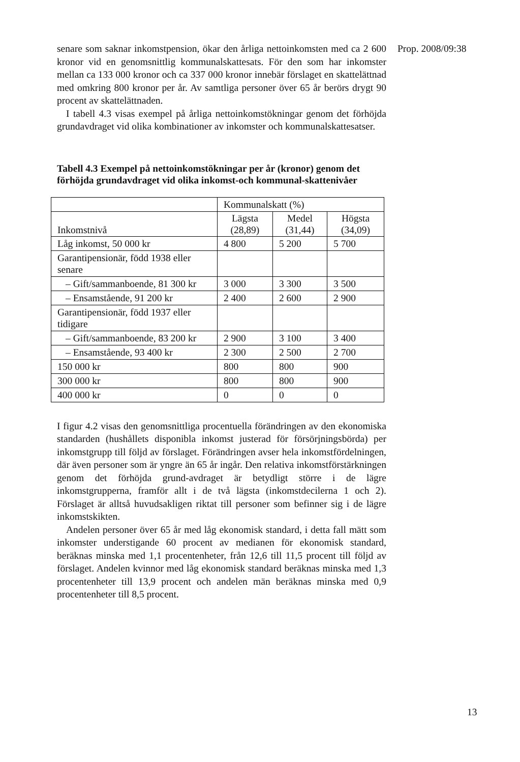senare som saknar inkomstpension, ökar den årliga nettoinkomsten med ca 2 600 kronor vid en genomsnittlig kommunalskattesats. För den som har inkomster mellan ca 133 000 kronor och ca 337 000 kronor innebär förslaget en skattelättnad med omkring 800 kronor per år. Av samtliga personer över 65 år berörs drygt 90 procent av skattelättnaden.
I tabell 4.3 visas exempel på årliga nettoinkomstökningar genom det förhöjda grundavdraget vid olika kombinationer av inkomster och kommunalskattesatser.
Tabell 4.3 Exempel på nettoinkomstökningar per år (kronor) genom det förhöjda grundavdraget vid olika inkomst-och kommunal-skattenivåer
| | Kommunalskatt (%) | | |
| Inkomstnivå | Lägsta (28,89) | Medel (31,44) | Högsta (34,09) |
| Låg inkomst, 50 000 kr | 4 800 | 5 200 | 5 700 |
| Garantipensionär, född 1938 eller senare | | | |
| – Gift/sammanboende, 81 300 kr | 3 000 | 3 300 | 3 500 |
| – Ensamstående, 91 200 kr | 2 400 | 2 600 | 2 900 |
| Garantipensionär, född 1937 eller tidigare | | | |
| – Gift/sammanboende, 83 200 kr | 2 900 | 3 100 | 3 400 |
| – Ensamstående, 93 400 kr | 2 300 | 2 500 | 2 700 |
| 150 000 kr | 800 | 800 | 900 |
| 300 000 kr | 800 | 800 | 900 |
| 400 000 kr | 0 | 0 | 0 |
I figur 4.2 visas den genomsnittliga procentuella förändringen av den ekonomiska standarden (hushållets disponibla inkomst justerad för försörjningsbörda) per inkomstgrupp till följd av förslaget. Förändringen avser hela inkomstfördelningen, där även personer som är yngre än 65 år ingår. Den relativa inkomstförstärkningen genom det förhöjda grund-avdraget är betydligt större i de lägre inkomstgrupperna, framför allt i de två lägsta (inkomstdecilerna 1 och 2). Förslaget är alltså huvudsakligen riktat till personer som befinner sig i de lägre inkomstskikten.
Andelen personer över 65 år med låg ekonomisk standard, i detta fall mätt som inkomster understigande 60 procent av medianen för ekonomisk standard, beräknas minska med 1,1 procentenheter, från 12,6 till 11,5 procent till följd av förslaget. Andelen kvinnor med låg ekonomisk standard beräknas minska med 1,3 procentenheter till 13,9 procent och andelen män beräknas minska med 0,9 procentenheter till 8,5 procent.
Prop. 2008/09:38
13